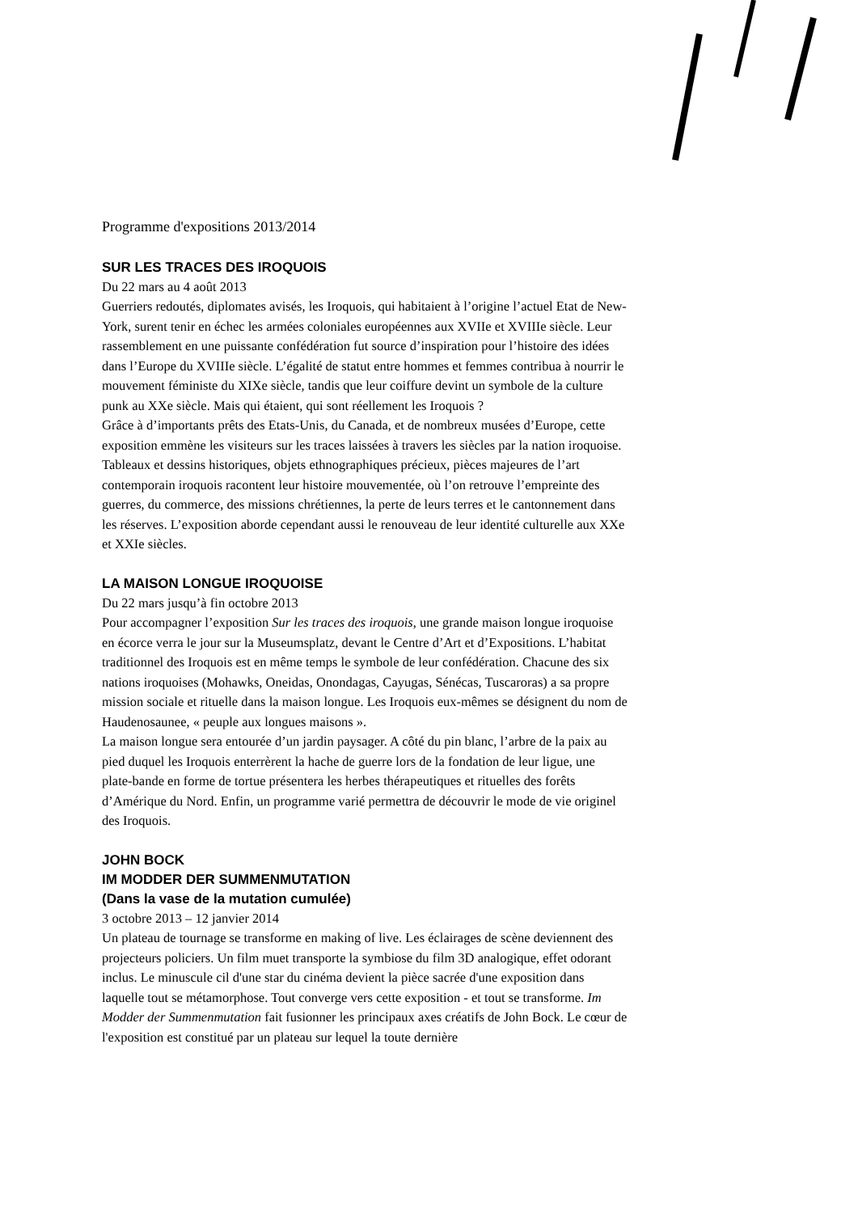Programme d'expositions 2013/2014
SUR LES TRACES DES IROQUOIS
Du 22 mars au 4 août 2013
Guerriers redoutés, diplomates avisés, les Iroquois, qui habitaient à l’origine l’actuel Etat de New-York, surent tenir en échec les armées coloniales européennes aux XVIIe et XVIIIe siècle. Leur rassemblement en une puissante confédération fut source d’inspiration pour l’histoire des idées dans l’Europe du XVIIIe siècle. L’égalité de statut entre hommes et femmes contribua à nourrir le mouvement féministe du XIXe siècle, tandis que leur coiffure devint un symbole de la culture punk au XXe siècle. Mais qui étaient, qui sont réellement les Iroquois ?
Grâce à d’importants prêts des Etats-Unis, du Canada, et de nombreux musées d’Europe, cette exposition emmène les visiteurs sur les traces laissées à travers les siècles par la nation iroquoise. Tableaux et dessins historiques, objets ethnographiques précieux, pièces majeures de l’art contemporain iroquois racontent leur histoire mouvementée, où l’on retrouve l’empreinte des guerres, du commerce, des missions chrétiennes, la perte de leurs terres et le cantonnement dans les réserves. L’exposition aborde cependant aussi le renouveau de leur identité culturelle aux XXe et XXIe siècles.
LA MAISON LONGUE IROQUOISE
Du 22 mars jusqu’à fin octobre 2013
Pour accompagner l’exposition Sur les traces des iroquois, une grande maison longue iroquoise en écorce verra le jour sur la Museumsplatz, devant le Centre d’Art et d’Expositions. L’habitat traditionnel des Iroquois est en même temps le symbole de leur confédération. Chacune des six nations iroquoises (Mohawks, Oneidas, Onondagas, Cayugas, Sénécas, Tuscaroras) a sa propre mission sociale et rituelle dans la maison longue. Les Iroquois eux-mêmes se désignent du nom de Haudenosaunee, « peuple aux longues maisons ».
La maison longue sera entourée d’un jardin paysager. A côté du pin blanc, l’arbre de la paix au pied duquel les Iroquois enterrèrent la hache de guerre lors de la fondation de leur ligue, une plate-bande en forme de tortue présentera les herbes thérapeutiques et rituelles des forêts d’Amérique du Nord. Enfin, un programme varié permettra de découvrir le mode de vie originel des Iroquois.
JOHN BOCK
IM MODDER DER SUMMENMUTATION
(Dans la vase de la mutation cumulée)
3 octobre 2013 – 12 janvier 2014
Un plateau de tournage se transforme en making of live. Les éclairages de scène deviennent des projecteurs policiers. Un film muet transporte la symbiose du film 3D analogique, effet odorant inclus. Le minuscule cil d'une star du cinéma devient la pièce sacrée d'une exposition dans laquelle tout se métamorphose. Tout converge vers cette exposition - et tout se transforme. Im Modder der Summenmutation fait fusionner les principaux axes créatifs de John Bock. Le cœur de l'exposition est constitué par un plateau sur lequel la toute dernière